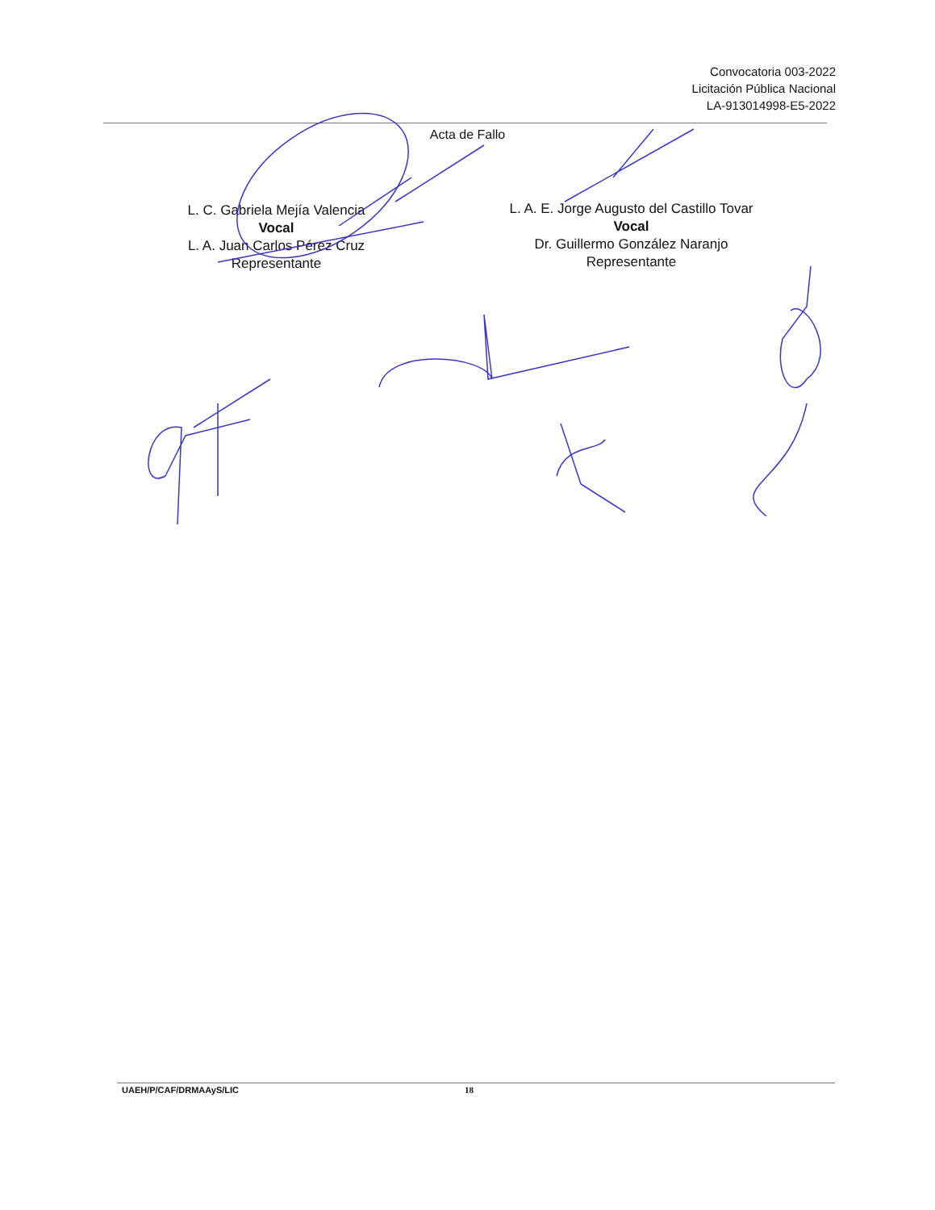Convocatoria 003-2022
Licitación Pública Nacional
LA-913014998-E5-2022
Acta de Fallo
L. C. Gabriela Mejía Valencia
Vocal
L. A. Juan Carlos Pérez Cruz
Representante
L. A. E. Jorge Augusto del Castillo Tovar
Vocal
Dr. Guillermo González Naranjo
Representante
UAEH/P/CAF/DRMAAyS/LIC 18